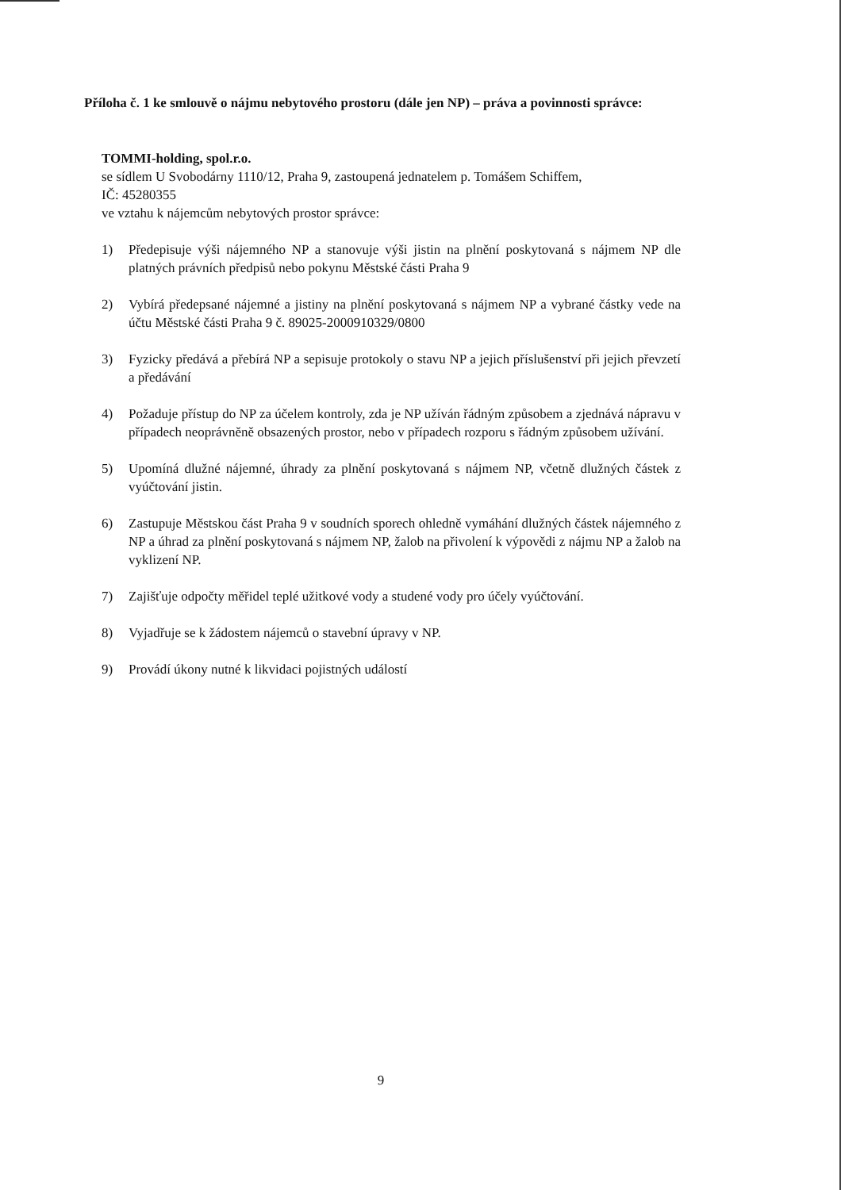Příloha č. 1 ke smlouvě o nájmu nebytového prostoru (dále jen NP) – práva a povinnosti správce:
TOMMI-holding, spol.r.o.
se sídlem U Svobodárny 1110/12, Praha 9, zastoupená jednatelem p. Tomášem Schiffem,
IČ: 45280355
ve vztahu k nájemcům nebytových prostor správce:
1) Předepisuje výši nájemného NP a stanovuje výši jistin na plnění poskytovaná s nájmem NP dle platných právních předpisů nebo pokynu Městské části Praha 9
2) Vybírá předepsané nájemné a jistiny na plnění poskytovaná s nájmem NP a vybrané částky vede na účtu Městské části Praha 9 č. 89025-2000910329/0800
3) Fyzicky předává a přebírá NP a sepisuje protokoly o stavu NP a jejich příslušenství při jejich převzetí a předávání
4) Požaduje přístup do NP za účelem kontroly, zda je NP užíván řádným způsobem a zjednává nápravu v případech neoprávněně obsazených prostor, nebo v případech rozporu s řádným způsobem užívání.
5) Upomíná dlužné nájemné, úhrady za plnění poskytovaná s nájmem NP, včetně dlužných částek z vyúčtování jistin.
6) Zastupuje Městskou část Praha 9 v soudních sporech ohledně vymáhání dlužných částek nájemného z NP a úhrad za plnění poskytovaná s nájmem NP, žalob na přivolení k výpovědi z nájmu NP a žalob na vyklizení NP.
7) Zajišťuje odpočty měřidel teplé užitkové vody a studené vody pro účely vyúčtování.
8) Vyjadřuje se k žádostem nájemců o stavební úpravy v NP.
9) Provádí úkony nutné k likvidaci pojistných událostí
9